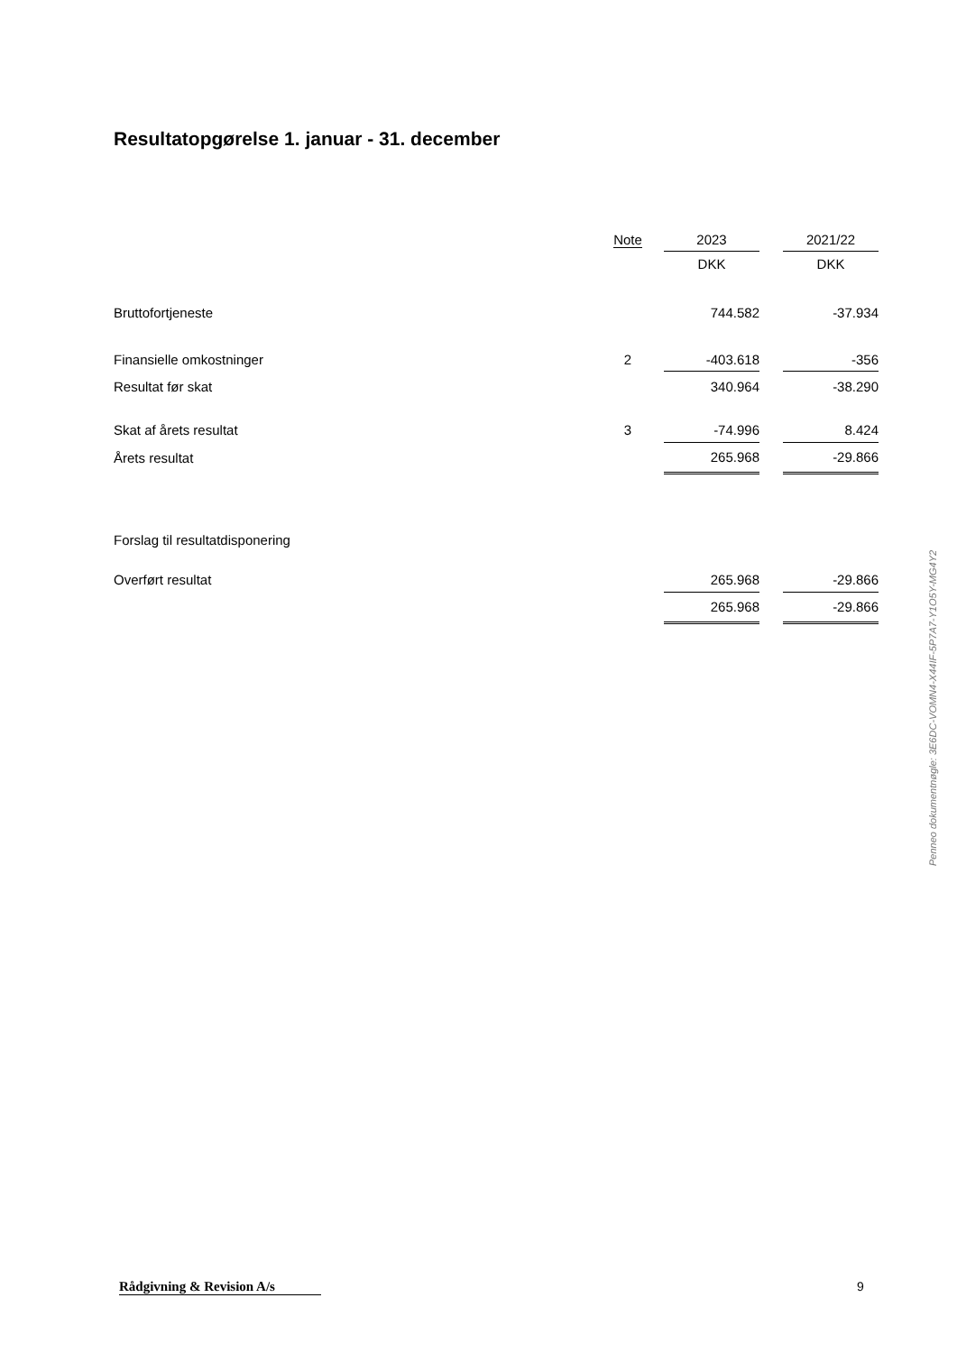Resultatopgørelse 1. januar - 31. december
| | Note | 2023 | | 2021/22 |
| | | DKK | | DKK |
| Bruttofortjeneste | | 744.582 | | -37.934 |
| Finansielle omkostninger | 2 | -403.618 | | -356 |
| Resultat før skat | | 340.964 | | -38.290 |
| Skat af årets resultat | 3 | -74.996 | | 8.424 |
| Årets resultat | | 265.968 | | -29.866 |
| Forslag til resultatdisponering | | | | |
| Overført resultat | | 265.968 | | -29.866 |
| | | 265.968 | | -29.866 |
Penneo dokumentnøgle: 3E6DC-VOMN4-X44IF-5P7A7-Y1O5Y-MG4Y2
Rådgivning & Revision A/s
9